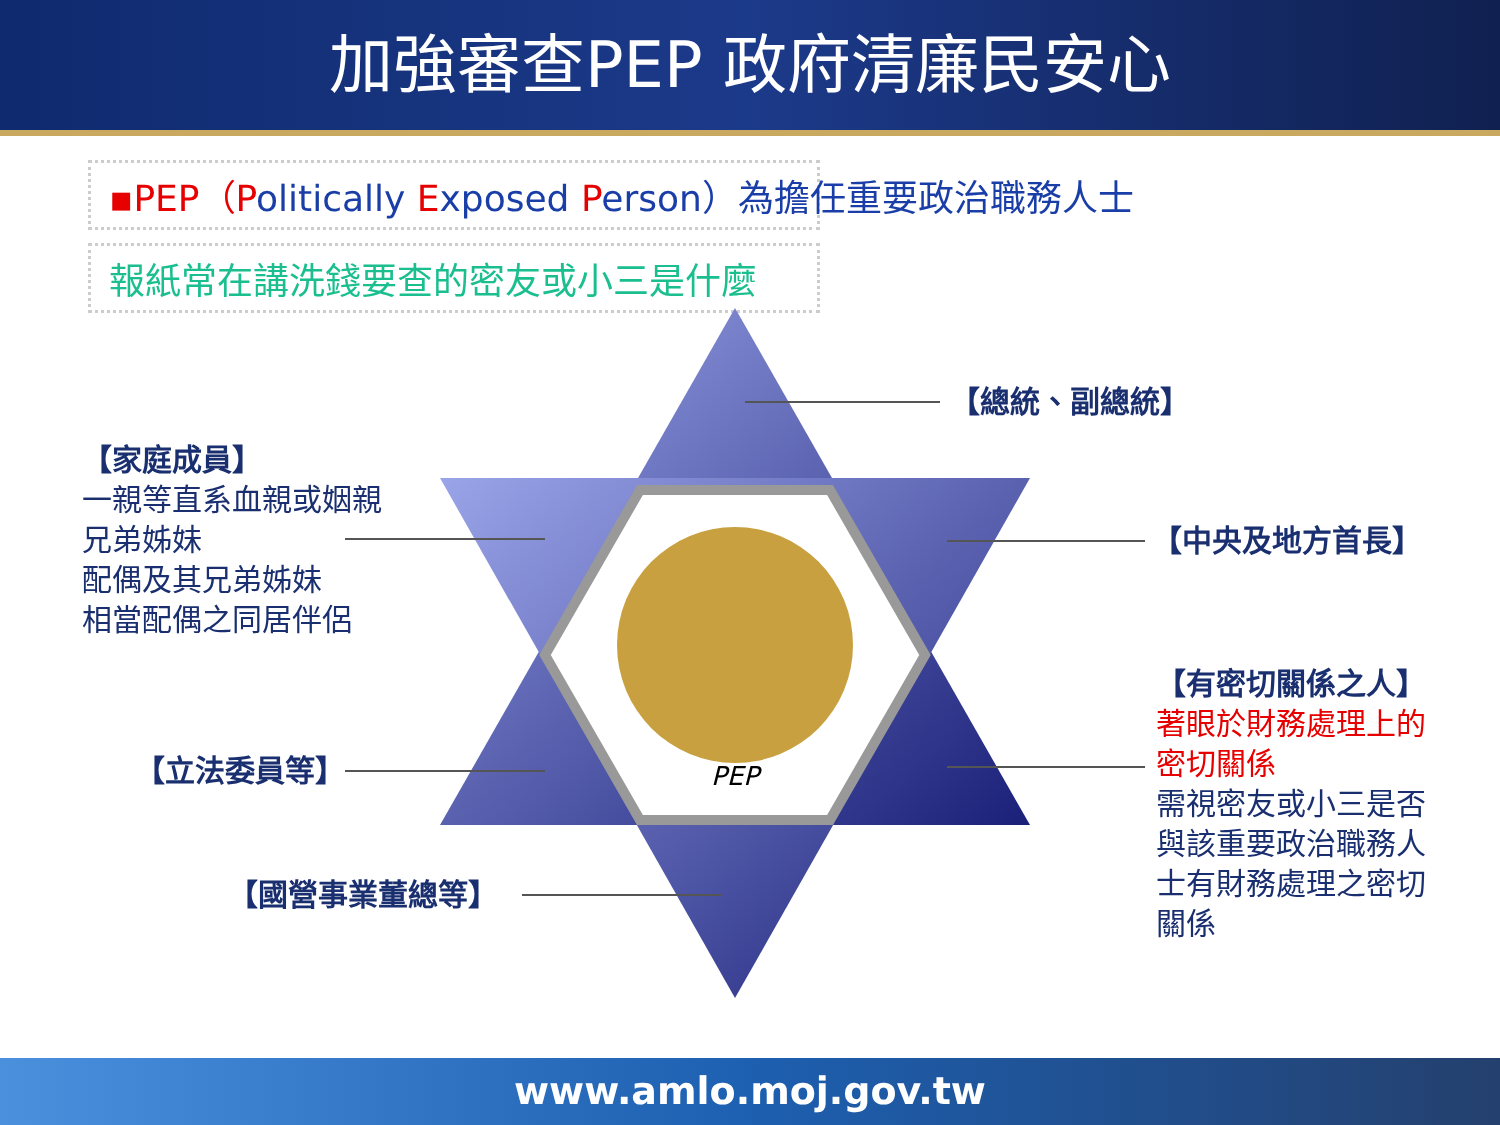加強審查PEP 政府清廉民安心
▪PEP（Politically Exposed Person）為擔任重要政治職務人士
報紙常在講洗錢要查的密友或小三是什麼
PEP
【總統、副總統】
【家庭成員】
一親等直系血親或姻親
兄弟姊妹
配偶及其兄弟姊妹
相當配偶之同居伴侶
【中央及地方首長】
【有密切關係之人】
著眼於財務處理上的
密切關係
需視密友或小三是否
與該重要政治職務人
士有財務處理之密切
關係
【立法委員等】
【國營事業董總等】
www.amlo.moj.gov.tw